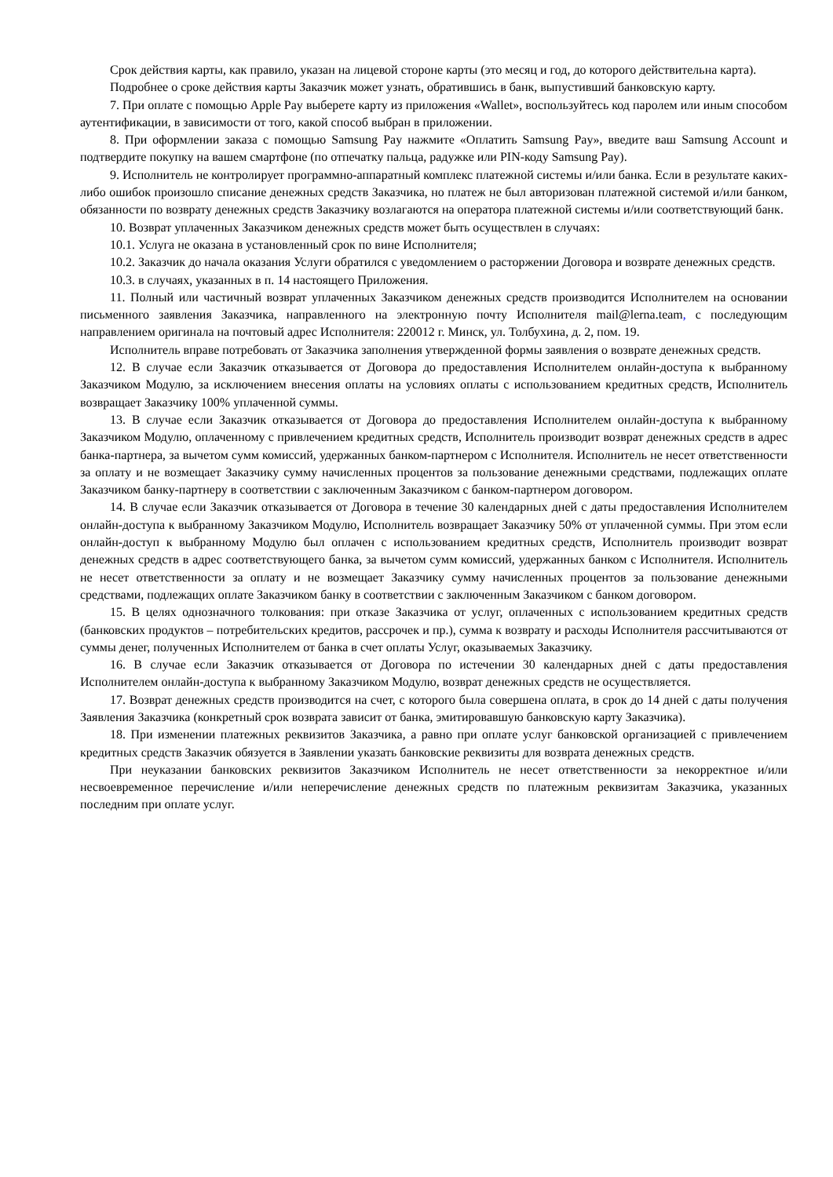Срок действия карты, как правило, указан на лицевой стороне карты (это месяц и год, до которого действительна карта).
Подробнее о сроке действия карты Заказчик может узнать, обратившись в банк, выпустивший банковскую карту.
7. При оплате с помощью Apple Pay выберете карту из приложения «Wallet», воспользуйтесь код паролем или иным способом аутентификации, в зависимости от того, какой способ выбран в приложении.
8. При оформлении заказа с помощью Samsung Pay нажмите «Оплатить Samsung Pay», введите ваш Samsung Account и подтвердите покупку на вашем смартфоне (по отпечатку пальца, радужке или PIN-коду Samsung Pay).
9. Исполнитель не контролирует программно-аппаратный комплекс платежной системы и/или банка. Если в результате каких-либо ошибок произошло списание денежных средств Заказчика, но платеж не был авторизован платежной системой и/или банком, обязанности по возврату денежных средств Заказчику возлагаются на оператора платежной системы и/или соответствующий банк.
10. Возврат уплаченных Заказчиком денежных средств может быть осуществлен в случаях:
10.1. Услуга не оказана в установленный срок по вине Исполнителя;
10.2. Заказчик до начала оказания Услуги обратился с уведомлением о расторжении Договора и возврате денежных средств.
10.3. в случаях, указанных в п. 14 настоящего Приложения.
11. Полный или частичный возврат уплаченных Заказчиком денежных средств производится Исполнителем на основании письменного заявления Заказчика, направленного на электронную почту Исполнителя mail@lerna.team, с последующим направлением оригинала на почтовый адрес Исполнителя: 220012 г. Минск, ул. Толбухина, д. 2, пом. 19.
Исполнитель вправе потребовать от Заказчика заполнения утвержденной формы заявления о возврате денежных средств.
12. В случае если Заказчик отказывается от Договора до предоставления Исполнителем онлайн-доступа к выбранному Заказчиком Модулю, за исключением внесения оплаты на условиях оплаты с использованием кредитных средств, Исполнитель возвращает Заказчику 100% уплаченной суммы.
13. В случае если Заказчик отказывается от Договора до предоставления Исполнителем онлайн-доступа к выбранному Заказчиком Модулю, оплаченному с привлечением кредитных средств, Исполнитель производит возврат денежных средств в адрес банка-партнера, за вычетом сумм комиссий, удержанных банком-партнером с Исполнителя. Исполнитель не несет ответственности за оплату и не возмещает Заказчику сумму начисленных процентов за пользование денежными средствами, подлежащих оплате Заказчиком банку-партнеру в соответствии с заключенным Заказчиком с банком-партнером договором.
14. В случае если Заказчик отказывается от Договора в течение 30 календарных дней с даты предоставления Исполнителем онлайн-доступа к выбранному Заказчиком Модулю, Исполнитель возвращает Заказчику 50% от уплаченной суммы. При этом если онлайн-доступ к выбранному Модулю был оплачен с использованием кредитных средств, Исполнитель производит возврат денежных средств в адрес соответствующего банка, за вычетом сумм комиссий, удержанных банком с Исполнителя. Исполнитель не несет ответственности за оплату и не возмещает Заказчику сумму начисленных процентов за пользование денежными средствами, подлежащих оплате Заказчиком банку в соответствии с заключенным Заказчиком с банком договором.
15. В целях однозначного толкования: при отказе Заказчика от услуг, оплаченных с использованием кредитных средств (банковских продуктов – потребительских кредитов, рассрочек и пр.), сумма к возврату и расходы Исполнителя рассчитываются от суммы денег, полученных Исполнителем от банка в счет оплаты Услуг, оказываемых Заказчику.
16. В случае если Заказчик отказывается от Договора по истечении 30 календарных дней с даты предоставления Исполнителем онлайн-доступа к выбранному Заказчиком Модулю, возврат денежных средств не осуществляется.
17. Возврат денежных средств производится на счет, с которого была совершена оплата, в срок до 14 дней с даты получения Заявления Заказчика (конкретный срок возврата зависит от банка, эмитировавшую банковскую карту Заказчика).
18. При изменении платежных реквизитов Заказчика, а равно при оплате услуг банковской организацией с привлечением кредитных средств Заказчик обязуется в Заявлении указать банковские реквизиты для возврата денежных средств.
При неуказании банковских реквизитов Заказчиком Исполнитель не несет ответственности за некорректное и/или несвоевременное перечисление и/или неперечисление денежных средств по платежным реквизитам Заказчика, указанных последним при оплате услуг.